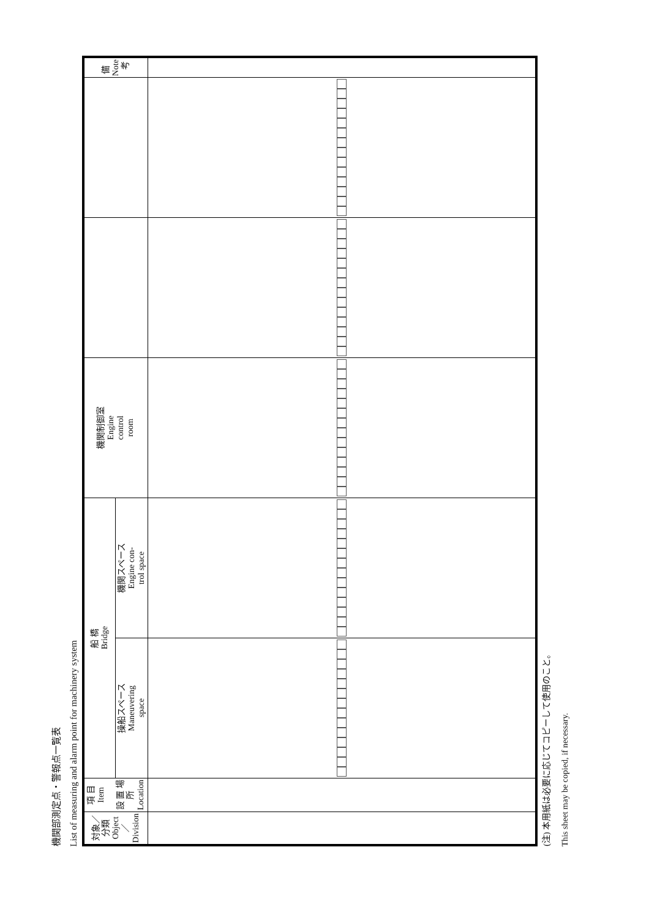機関部測定点・警報点一覧表
List of measuring and alarm point for machinery system
| 対象／分類 Object／ Division | 項 目 Item 設 置 場 所 Location | 船 橋 Bridge | | 機関制御室 Engine control room | | | 備 Note 考 |
| --- | --- | --- | --- | --- | --- | --- | --- |
| | | 操船スペース Maneuvering space | 機関スペース Engine con- trol space | | | | |
(注) 本用紙は必要に応じてコピーして使用のこと。
This sheet may be copied, if necessary.